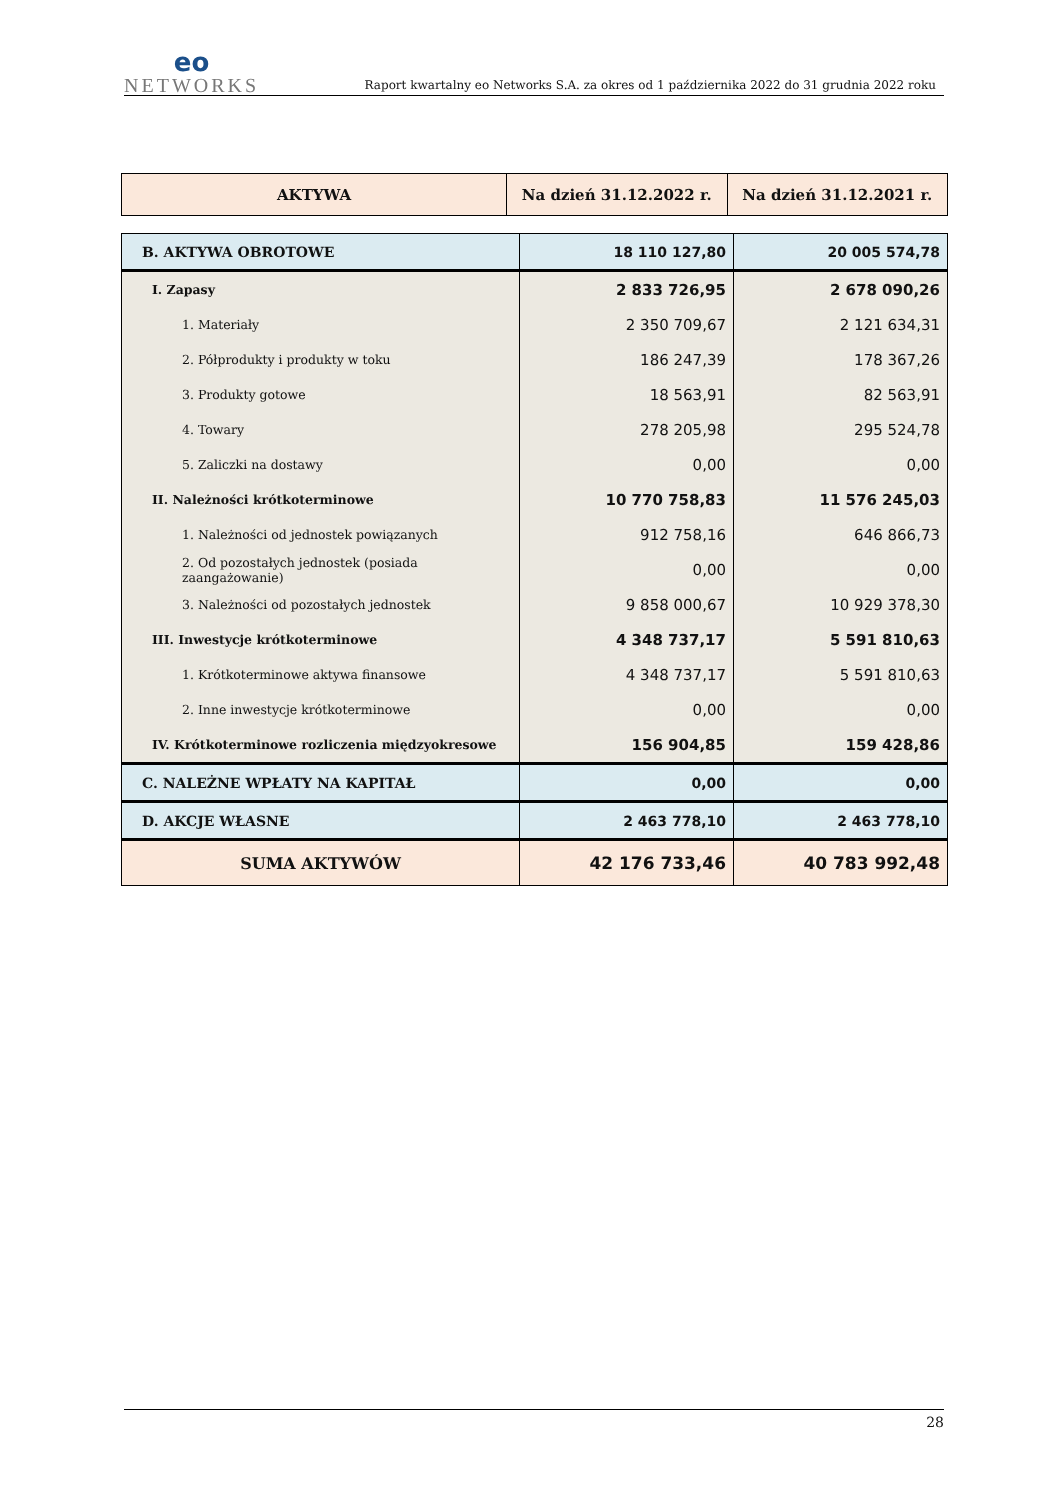eo
NETWORKS
Raport kwartalny eo Networks S.A. za okres od 1 października 2022 do 31 grudnia 2022 roku
| AKTYWA | Na dzień 31.12.2022 r. | Na dzień 31.12.2021 r. |
| --- | --- | --- |
| B. AKTYWA OBROTOWE | 18 110 127,80 | 20 005 574,78 |
| I. Zapasy | 2 833 726,95 | 2 678 090,26 |
| 1. Materiały | 2 350 709,67 | 2 121 634,31 |
| 2. Półprodukty i produkty w toku | 186 247,39 | 178 367,26 |
| 3. Produkty gotowe | 18 563,91 | 82 563,91 |
| 4. Towary | 278 205,98 | 295 524,78 |
| 5. Zaliczki na dostawy | 0,00 | 0,00 |
| II. Należności krótkoterminowe | 10 770 758,83 | 11 576 245,03 |
| 1. Należności od jednostek powiązanych | 912 758,16 | 646 866,73 |
| 2. Od pozostałych jednostek (posiada zaangażowanie) | 0,00 | 0,00 |
| 3. Należności od pozostałych jednostek | 9 858 000,67 | 10 929 378,30 |
| III. Inwestycje krótkoterminowe | 4 348 737,17 | 5 591 810,63 |
| 1. Krótkoterminowe aktywa finansowe | 4 348 737,17 | 5 591 810,63 |
| 2. Inne inwestycje krótkoterminowe | 0,00 | 0,00 |
| IV. Krótkoterminowe rozliczenia międzyokresowe | 156 904,85 | 159 428,86 |
| C. NALEŻNE WPŁATY NA KAPITAŁ | 0,00 | 0,00 |
| D. AKCJE WŁASNE | 2 463 778,10 | 2 463 778,10 |
| SUMA AKTYWÓW | 42 176 733,46 | 40 783 992,48 |
28